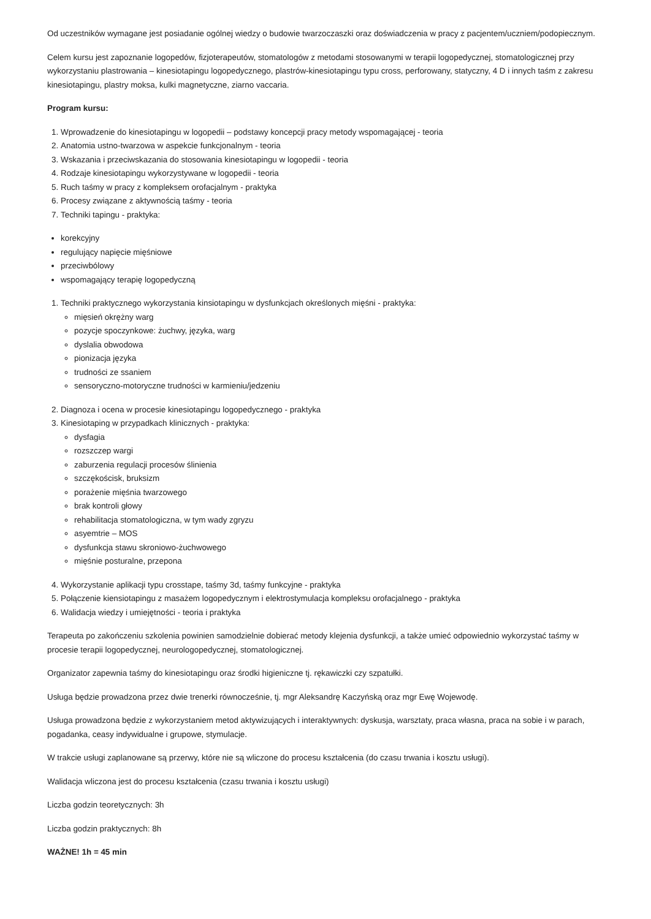Od uczestników wymagane jest posiadanie ogólnej wiedzy o budowie twarzoczaszki oraz doświadczenia w pracy z pacjentem/uczniem/podopiecznym.
Celem kursu jest zapoznanie logopedów, fizjoterapeutów, stomatologów z metodami stosowanymi w terapii logopedycznej, stomatologicznej przy wykorzystaniu plastrowania – kinesiotapingu logopedycznego, plastrów-kinesiotapingu typu cross, perforowany, statyczny, 4 D i innych taśm z zakresu kinesiotapingu, plastry moksa, kulki magnetyczne, ziarno vaccaria.
Program kursu:
1. Wprowadzenie do kinesiotapingu w logopedii – podstawy koncepcji pracy metody wspomagającej - teoria
2. Anatomia ustno-twarzowa w aspekcie funkcjonalnym - teoria
3. Wskazania i przeciwskazania do stosowania kinesiotapingu w logopedii - teoria
4. Rodzaje kinesiotapingu wykorzystywane w logopedii - teoria
5. Ruch taśmy w pracy z kompleksem orofacjalnym - praktyka
6. Procesy związane z aktywnością taśmy - teoria
7. Techniki tapingu - praktyka:
korekcyjny
regulujący napięcie mięśniowe
przeciwbólowy
wspomagający terapię logopedyczną
1. Techniki praktycznego wykorzystania kinsiotapingu w dysfunkcjach określonych mięśni - praktyka:
mięsień okrężny warg
pozycje spoczynkowe: żuchwy, języka, warg
dyslalia obwodowa
pionizacja języka
trudności ze ssaniem
sensoryczno-motoryczne trudności w karmieniu/jedzeniu
2. Diagnoza i ocena w procesie kinesiotapingu logopedycznego - praktyka
3. Kinesiotaping w przypadkach klinicznych - praktyka:
dysfagia
rozszczep wargi
zaburzenia regulacji procesów ślinienia
szczękościsk, bruksizm
porażenie mięśnia twarzowego
brak kontroli głowy
rehabilitacja stomatologiczna, w tym wady zgryzu
asyemtrie – MOS
dysfunkcja stawu skroniowo-żuchwowego
mięśnie posturalne, przepona
4. Wykorzystanie aplikacji typu crosstape, taśmy 3d, taśmy funkcyjne - praktyka
5. Połączenie kiensiotapingu z masażem logopedycznym i elektrostymulacja kompleksu orofacjalnego - praktyka
6. Walidacja wiedzy i umiejętności - teoria i praktyka
Terapeuta po zakończeniu szkolenia powinien samodzielnie dobierać metody klejenia dysfunkcji, a także umieć odpowiednio wykorzystać taśmy w procesie terapii logopedycznej, neurologopedycznej, stomatologicznej.
Organizator zapewnia taśmy do kinesiotapingu oraz środki higieniczne tj. rękawiczki czy szpatułki.
Usługa będzie prowadzona przez dwie trenerki równocześnie, tj. mgr Aleksandrę Kaczyńską oraz mgr Ewę Wojewodę.
Usługa prowadzona będzie z wykorzystaniem metod aktywizujących i interaktywnych: dyskusja, warsztaty, praca własna, praca na sobie i w parach, pogadanka, ceasy indywidualne i grupowe, stymulacje.
W trakcie usługi zaplanowane są przerwy, które nie są wliczone do procesu kształcenia (do czasu trwania i kosztu usługi).
Walidacja wliczona jest do procesu kształcenia (czasu trwania i kosztu usługi)
Liczba godzin teoretycznych: 3h
Liczba godzin praktycznych: 8h
WAŻNE! 1h = 45 min